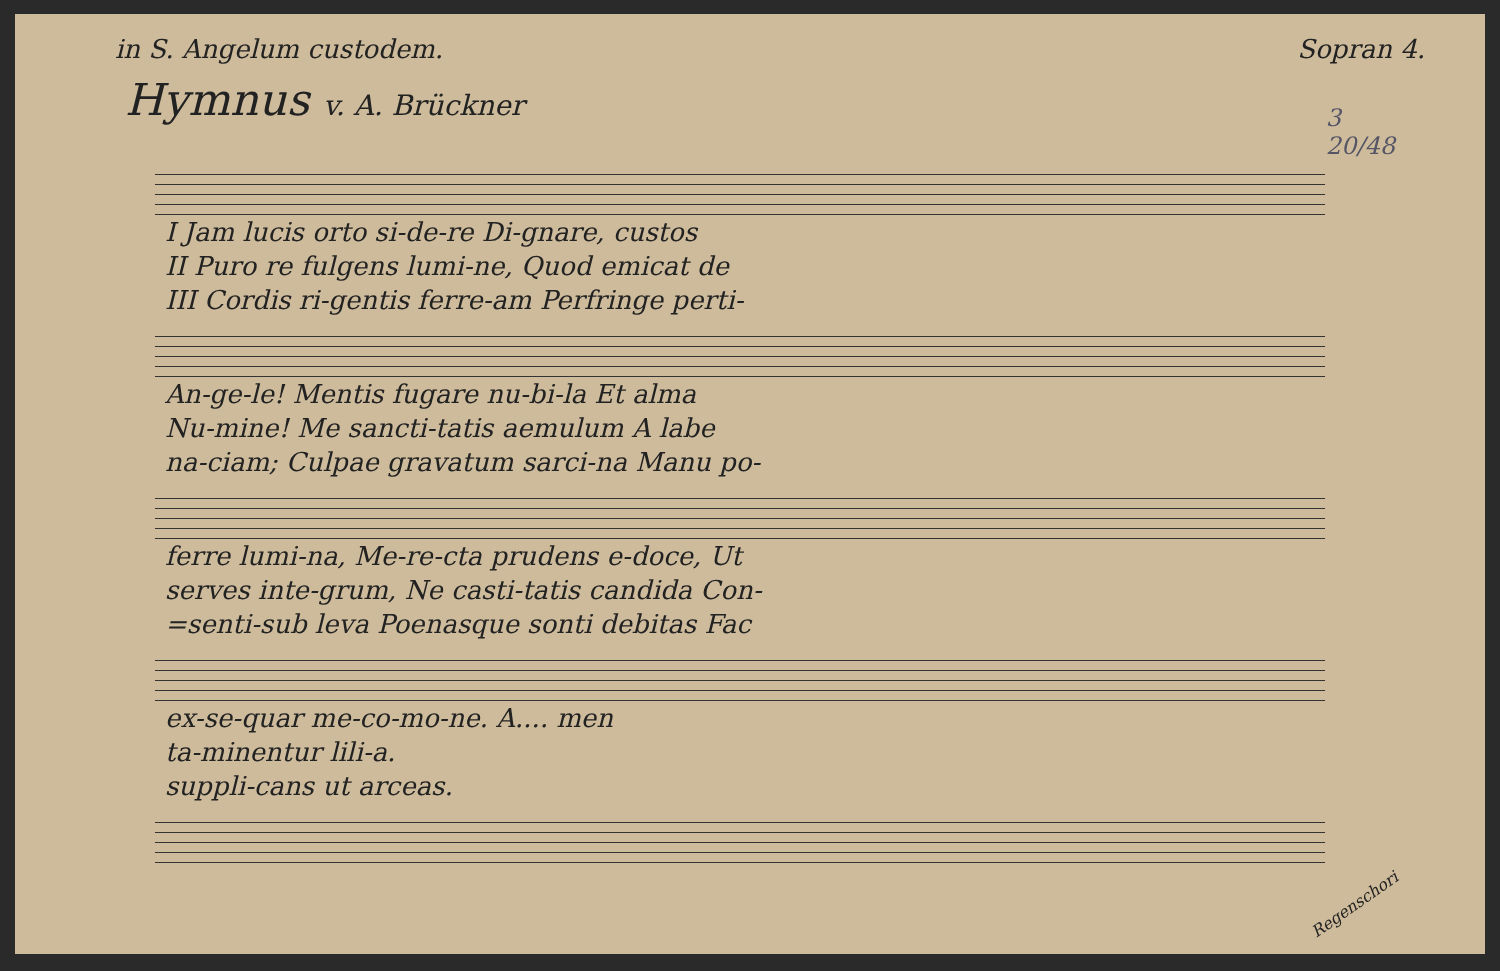in S. Angelum custodem. Sopran 4.
3
20/48
Hymnus v. A. Brückner
I Jam lucis orto si-de-re Di-gnare, custos
II Puro re fulgens lumi-ne, Quod emicat de
III Cordis ri-gentis ferre-am Perfringe perti-
An-ge-le! Mentis fugare nu-bi-la Et alma
Nu-mine! Me sancti-tatis aemulum A labe
na-ciam; Culpae gravatum sarci-na Manu po-
ferre lumi-na, Me-re-cta prudens e-doce, Ut
serves inte-grum, Ne casti-tatis candida Con-
=senti-sub leva Poenasque sonti debitas Fac
ex-se-quar me-co-mo-ne. A.... men
ta-minentur lili-a.
suppli-cans ut arceas.
Regenschori